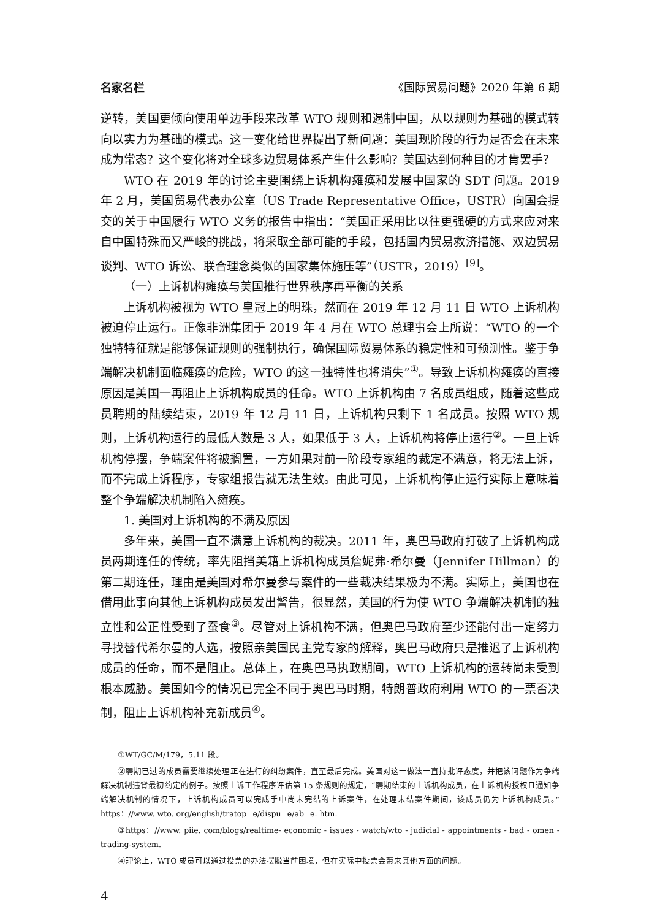名家名栏 《国际贸易问题》2020 年第 6 期
逆转，美国更倾向使用单边手段来改革 WTO 规则和遏制中国，从以规则为基础的模式转向以实力为基础的模式。这一变化给世界提出了新问题：美国现阶段的行为是否会在未来成为常态？这个变化将对全球多边贸易体系产生什么影响？美国达到何种目的才肯罢手？
WTO 在 2019 年的讨论主要围绕上诉机构瘫痪和发展中国家的 SDT 问题。2019 年 2 月，美国贸易代表办公室（US Trade Representative Office，USTR）向国会提交的关于中国履行 WTO 义务的报告中指出：“美国正采用比以往更强硬的方式来应对来自中国特殊而又严峻的挑战，将采取全部可能的手段，包括国内贸易救济措施、双边贸易谈判、WTO 诉讼、联合理念类似的国家集体施压等”（USTR，2019）<sup>[9]</sup>。
（一）上诉机构瘫痪与美国推行世界秩序再平衡的关系
上诉机构被视为 WTO 皇冠上的明珠，然而在 2019 年 12 月 11 日 WTO 上诉机构被迫停止运行。正像非洲集团于 2019 年 4 月在 WTO 总理事会上所说：“WTO 的一个独特特征就是能够保证规则的强制执行，确保国际贸易体系的稳定性和可预测性。鉴于争端解决机制面临瘫痪的危险，WTO 的这一独特性也将消失”<sup>①</sup>。导致上诉机构瘫痪的直接原因是美国一再阻止上诉机构成员的任命。WTO 上诉机构由 7 名成员组成，随着这些成员聘期的陆续结束，2019 年 12 月 11 日，上诉机构只剩下 1 名成员。按照 WTO 规则，上诉机构运行的最低人数是 3 人，如果低于 3 人，上诉机构将停止运行<sup>②</sup>。一旦上诉机构停摆，争端案件将被搁置，一方如果对前一阶段专家组的裁定不满意，将无法上诉，而不完成上诉程序，专家组报告就无法生效。由此可见，上诉机构停止运行实际上意味着整个争端解决机制陷入瘫痪。
1. 美国对上诉机构的不满及原因
多年来，美国一直不满意上诉机构的裁决。2011 年，奥巴马政府打破了上诉机构成员两期连任的传统，率先阻挡美籍上诉机构成员詹妮弗·希尔曼（Jennifer Hillman）的第二期连任，理由是美国对希尔曼参与案件的一些裁决结果极为不满。实际上，美国也在借用此事向其他上诉机构成员发出警告，很显然，美国的行为使 WTO 争端解决机制的独立性和公正性受到了蚕食<sup>③</sup>。尽管对上诉机构不满，但奥巴马政府至少还能付出一定努力寻找替代希尔曼的人选，按照亲美国民主党专家的解释，奥巴马政府只是推迟了上诉机构成员的任命，而不是阻止。总体上，在奥巴马执政期间，WTO 上诉机构的运转尚未受到根本威胁。美国如今的情况已完全不同于奥巴马时期，特朗普政府利用 WTO 的一票否决制，阻止上诉机构补充新成员<sup>④</sup>。
①WT/GC/M/179，5.11 段。
②聘期已过的成员需要继续处理正在进行的纠纷案件，直至最后完成。美国对这一做法一直持批评态度，并把该问题作为争端解决机制违背最初约定的例子。按照上诉工作程序评估第 15 条规则的规定，“聘期结束的上诉机构成员，在上诉机构授权且通知争端解决机制的情况下，上诉机构成员可以完成手中尚未完结的上诉案件，在处理未结案件期间，该成员仍为上诉机构成员。”https：//www. wto. org/english/tratop_ e/dispu_ e/ab_ e. htm.
③https：//www. piie. com/blogs/realtime- economic - issues - watch/wto - judicial - appointments - bad - omen - trading-system.
④理论上，WTO 成员可以通过投票的办法摆脱当前困境，但在实际中投票会带来其他方面的问题。
4